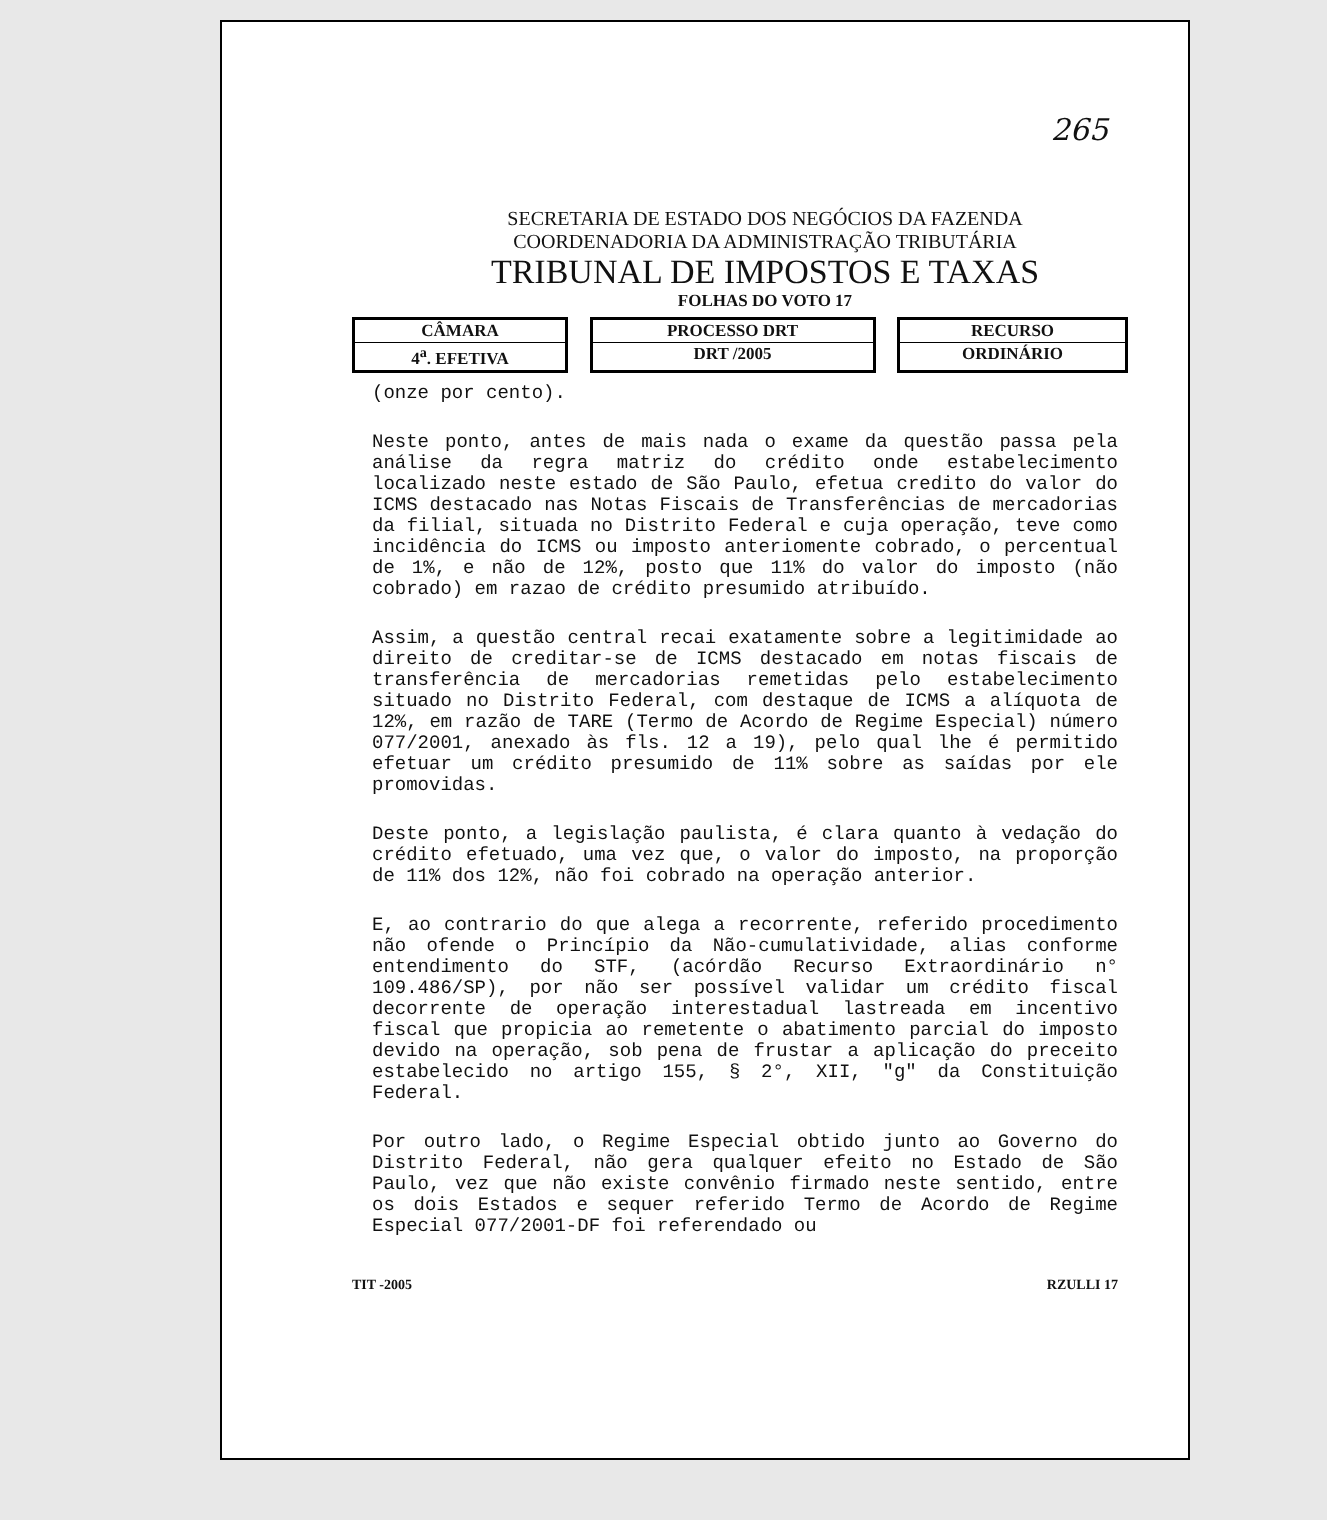265
SECRETARIA DE ESTADO DOS NEGÓCIOS DA FAZENDA
COORDENADORIA DA ADMINISTRAÇÃO TRIBUTÁRIA
TRIBUNAL DE IMPOSTOS E TAXAS
FOLHAS DO VOTO 17
CÂMARA
4<sup>a</sup>. EFETIVA
PROCESSO DRT
DRT /2005
RECURSO
ORDINÁRIO
(onze por cento).
Neste ponto, antes de mais nada o exame da questão passa pela análise da regra matriz do crédito onde estabelecimento localizado neste estado de São Paulo, efetua credito do valor do ICMS destacado nas Notas Fiscais de Transferências de mercadorias da filial, situada no Distrito Federal e cuja operação, teve como incidência do ICMS ou imposto anteriomente cobrado, o percentual de 1%, e não de 12%, posto que 11% do valor do imposto (não cobrado) em razao de crédito presumido atribuído.
Assim, a questão central recai exatamente sobre a legitimidade ao direito de creditar-se de ICMS destacado em notas fiscais de transferência de mercadorias remetidas pelo estabelecimento situado no Distrito Federal, com destaque de ICMS a alíquota de 12%, em razão de TARE (Termo de Acordo de Regime Especial) número 077/2001, anexado às fls. 12 a 19), pelo qual lhe é permitido efetuar um crédito presumido de 11% sobre as saídas por ele promovidas.
Deste ponto, a legislação paulista, é clara quanto à vedação do crédito efetuado, uma vez que, o valor do imposto, na proporção de 11% dos 12%, não foi cobrado na operação anterior.
E, ao contrario do que alega a recorrente, referido procedimento não ofende o Princípio da Não-cumulatividade, alias conforme entendimento do STF, (acórdão Recurso Extraordinário n° 109.486/SP), por não ser possível validar um crédito fiscal decorrente de operação interestadual lastreada em incentivo fiscal que propicia ao remetente o abatimento parcial do imposto devido na operação, sob pena de frustar a aplicação do preceito estabelecido no artigo 155, § 2°, XII, "g" da Constituição Federal.
Por outro lado, o Regime Especial obtido junto ao Governo do Distrito Federal, não gera qualquer efeito no Estado de São Paulo, vez que não existe convênio firmado neste sentido, entre os dois Estados e sequer referido Termo de Acordo de Regime Especial 077/2001-DF foi referendado ou
TIT -2005 RZULLI 17